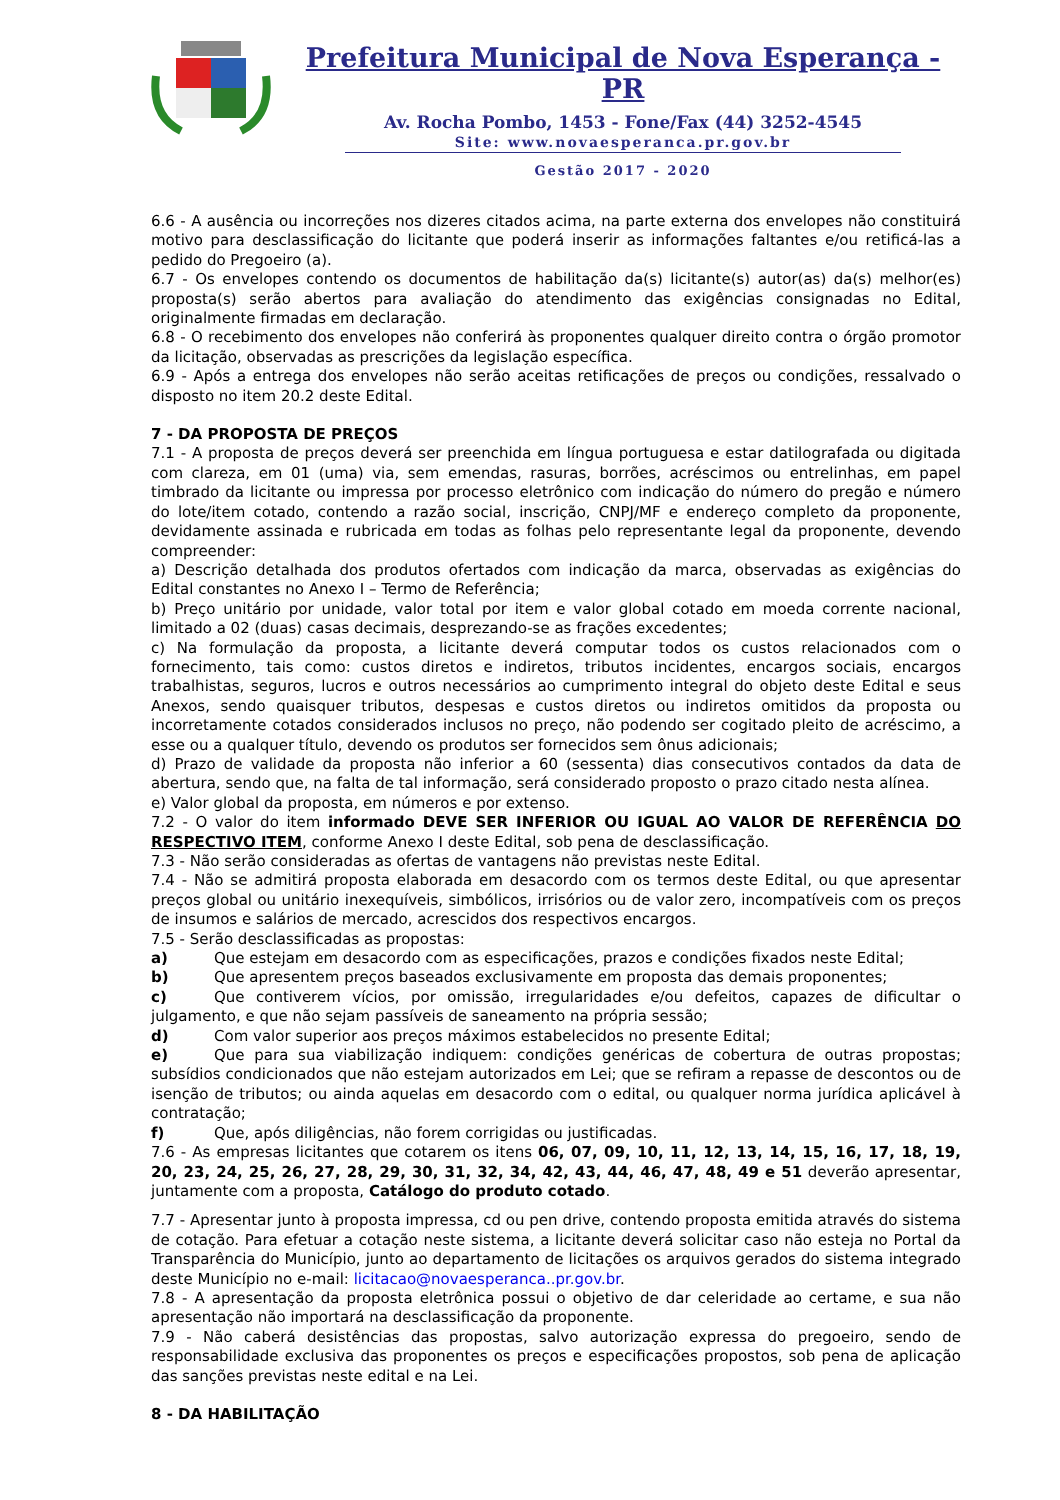Prefeitura Municipal de Nova Esperança - PR
Av. Rocha Pombo, 1453 - Fone/Fax (44) 3252-4545
Site: www.novaesperanca.pr.gov.br
Gestão 2017 - 2020
6.6 - A ausência ou incorreções nos dizeres citados acima, na parte externa dos envelopes não constituirá motivo para desclassificação do licitante que poderá inserir as informações faltantes e/ou retificá-las a pedido do Pregoeiro (a).
6.7 - Os envelopes contendo os documentos de habilitação da(s) licitante(s) autor(as) da(s) melhor(es) proposta(s) serão abertos para avaliação do atendimento das exigências consignadas no Edital, originalmente firmadas em declaração.
6.8 - O recebimento dos envelopes não conferirá às proponentes qualquer direito contra o órgão promotor da licitação, observadas as prescrições da legislação específica.
6.9 - Após a entrega dos envelopes não serão aceitas retificações de preços ou condições, ressalvado o disposto no item 20.2 deste Edital.
7 - DA PROPOSTA DE PREÇOS
7.1 - A proposta de preços deverá ser preenchida em língua portuguesa e estar datilografada ou digitada com clareza, em 01 (uma) via, sem emendas, rasuras, borrões, acréscimos ou entrelinhas, em papel timbrado da licitante ou impressa por processo eletrônico com indicação do número do pregão e número do lote/item cotado, contendo a razão social, inscrição, CNPJ/MF e endereço completo da proponente, devidamente assinada e rubricada em todas as folhas pelo representante legal da proponente, devendo compreender:
a) Descrição detalhada dos produtos ofertados com indicação da marca, observadas as exigências do Edital constantes no Anexo I – Termo de Referência;
b) Preço unitário por unidade, valor total por item e valor global cotado em moeda corrente nacional, limitado a 02 (duas) casas decimais, desprezando-se as frações excedentes;
c) Na formulação da proposta, a licitante deverá computar todos os custos relacionados com o fornecimento, tais como: custos diretos e indiretos, tributos incidentes, encargos sociais, encargos trabalhistas, seguros, lucros e outros necessários ao cumprimento integral do objeto deste Edital e seus Anexos, sendo quaisquer tributos, despesas e custos diretos ou indiretos omitidos da proposta ou incorretamente cotados considerados inclusos no preço, não podendo ser cogitado pleito de acréscimo, a esse ou a qualquer título, devendo os produtos ser fornecidos sem ônus adicionais;
d) Prazo de validade da proposta não inferior a 60 (sessenta) dias consecutivos contados da data de abertura, sendo que, na falta de tal informação, será considerado proposto o prazo citado nesta alínea.
e) Valor global da proposta, em números e por extenso.
7.2 - O valor do item informado DEVE SER INFERIOR OU IGUAL AO VALOR DE REFERÊNCIA DO RESPECTIVO ITEM, conforme Anexo I deste Edital, sob pena de desclassificação.
7.3 - Não serão consideradas as ofertas de vantagens não previstas neste Edital.
7.4 - Não se admitirá proposta elaborada em desacordo com os termos deste Edital, ou que apresentar preços global ou unitário inexequíveis, simbólicos, irrisórios ou de valor zero, incompatíveis com os preços de insumos e salários de mercado, acrescidos dos respectivos encargos.
7.5 - Serão desclassificadas as propostas:
a) Que estejam em desacordo com as especificações, prazos e condições fixados neste Edital;
b) Que apresentem preços baseados exclusivamente em proposta das demais proponentes;
c) Que contiverem vícios, por omissão, irregularidades e/ou defeitos, capazes de dificultar o julgamento, e que não sejam passíveis de saneamento na própria sessão;
d) Com valor superior aos preços máximos estabelecidos no presente Edital;
e) Que para sua viabilização indiquem: condições genéricas de cobertura de outras propostas; subsídios condicionados que não estejam autorizados em Lei; que se refiram a repasse de descontos ou de isenção de tributos; ou ainda aquelas em desacordo com o edital, ou qualquer norma jurídica aplicável à contratação;
f) Que, após diligências, não forem corrigidas ou justificadas.
7.6 - As empresas licitantes que cotarem os itens 06, 07, 09, 10, 11, 12, 13, 14, 15, 16, 17, 18, 19, 20, 23, 24, 25, 26, 27, 28, 29, 30, 31, 32, 34, 42, 43, 44, 46, 47, 48, 49 e 51 deverão apresentar, juntamente com a proposta, Catálogo do produto cotado.
7.7 - Apresentar junto à proposta impressa, cd ou pen drive, contendo proposta emitida através do sistema de cotação. Para efetuar a cotação neste sistema, a licitante deverá solicitar caso não esteja no Portal da Transparência do Município, junto ao departamento de licitações os arquivos gerados do sistema integrado deste Município no e-mail: licitacao@novaesperanca..pr.gov.br.
7.8 - A apresentação da proposta eletrônica possui o objetivo de dar celeridade ao certame, e sua não apresentação não importará na desclassificação da proponente.
7.9 - Não caberá desistências das propostas, salvo autorização expressa do pregoeiro, sendo de responsabilidade exclusiva das proponentes os preços e especificações propostos, sob pena de aplicação das sanções previstas neste edital e na Lei.
8 - DA HABILITAÇÃO